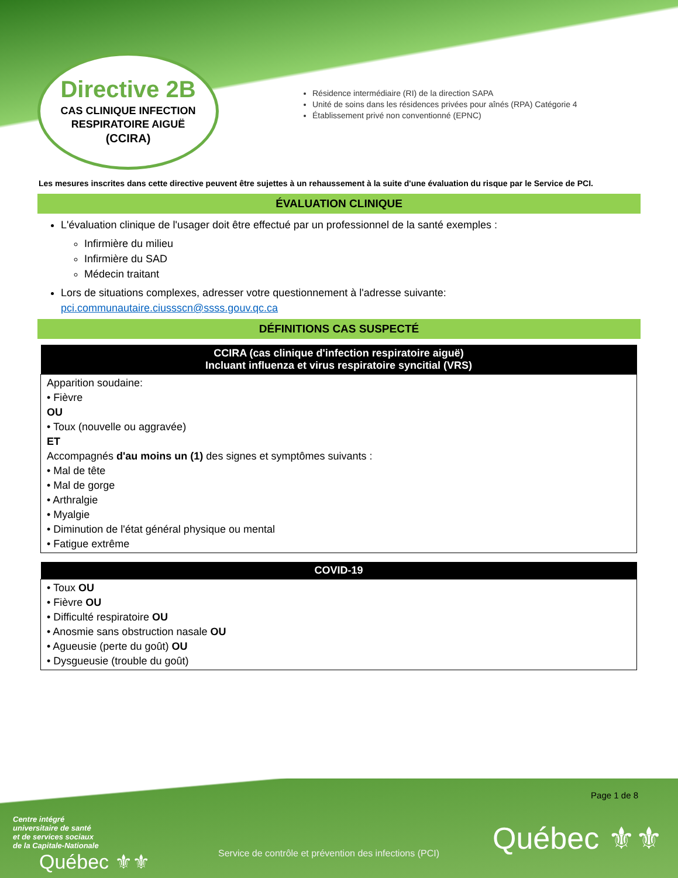Directive 2B
CAS CLINIQUE INFECTION
RESPIRATOIRE AIGUË
(CCIRA)
Résidence intermédiaire (RI) de la direction SAPA
Unité de soins dans les résidences privées pour aînés (RPA) Catégorie 4
Établissement privé non conventionné (EPNC)
Les mesures inscrites dans cette directive peuvent être sujettes à un rehaussement à la suite d'une évaluation du risque par le Service de PCI.
ÉVALUATION CLINIQUE
L'évaluation clinique de l'usager doit être effectué par un professionnel de la santé exemples :
Infirmière du milieu
Infirmière du SAD
Médecin traitant
Lors de situations complexes, adresser votre questionnement à l'adresse suivante: pci.communautaire.ciussscn@ssss.gouv.qc.ca
DÉFINITIONS CAS SUSPECTÉ
| CCIRA (cas clinique d'infection respiratoire aiguë) Incluant influenza et virus respiratoire syncitial (VRS) |
| --- |
| Apparition soudaine: • Fièvre OU • Toux (nouvelle ou aggravée) ET Accompagnés d'au moins un (1) des signes et symptômes suivants : • Mal de tête • Mal de gorge • Arthralgie • Myalgie • Diminution de l'état général physique ou mental • Fatigue extrême |
| COVID-19 |
| --- |
| • Toux OU • Fièvre OU • Difficulté respiratoire OU • Anosmie sans obstruction nasale OU • Agueusie (perte du goût) OU • Dysgueusie (trouble du goût) |
Page 1 de 8
Centre intégré
universitaire de santé
et de services sociaux
de la Capitale-Nationale
Québec ⚜⚜
Service de contrôle et prévention des infections (PCI)
Québec ⚜⚜